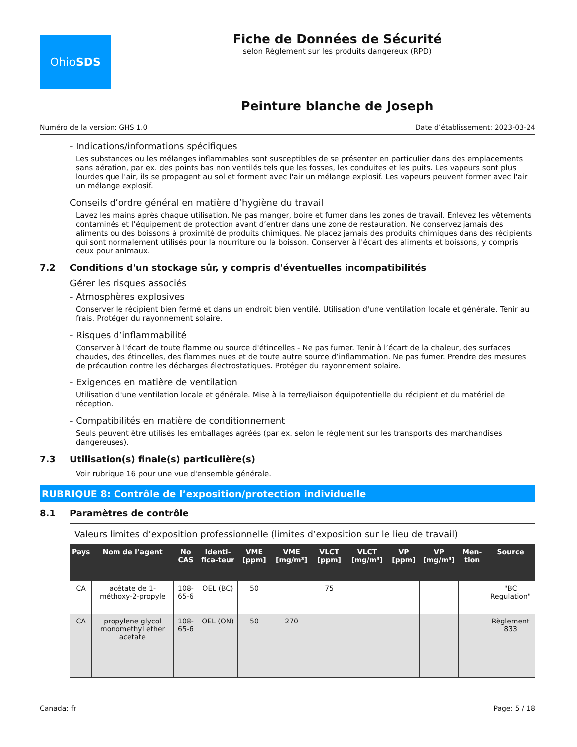Ohio SDS
Fiche de Données de Sécurité
selon Règlement sur les produits dangereux (RPD)
Peinture blanche de Joseph
Numéro de la version: GHS 1.0 Date d’établissement: 2023-03-24
- Indications/informations spécifiques
Les substances ou les mélanges inflammables sont susceptibles de se présenter en particulier dans des emplacements sans aération, par ex. des points bas non ventilés tels que les fosses, les conduites et les puits. Les vapeurs sont plus lourdes que l'air, ils se propagent au sol et forment avec l'air un mélange explosif. Les vapeurs peuvent former avec l'air un mélange explosif.
Conseils d’ordre général en matière d’hygiène du travail
Lavez les mains après chaque utilisation. Ne pas manger, boire et fumer dans les zones de travail. Enlevez les vêtements contaminés et l’équipement de protection avant d’entrer dans une zone de restauration. Ne conservez jamais des aliments ou des boissons à proximité de produits chimiques. Ne placez jamais des produits chimiques dans des récipients qui sont normalement utilisés pour la nourriture ou la boisson. Conserver à l'écart des aliments et boissons, y compris ceux pour animaux.
7.2 Conditions d'un stockage sûr, y compris d'éventuelles incompatibilités
Gérer les risques associés
- Atmosphères explosives
Conserver le récipient bien fermé et dans un endroit bien ventilé. Utilisation d'une ventilation locale et générale. Tenir au frais. Protéger du rayonnement solaire.
- Risques d’inflammabilité
Conserver à l'écart de toute flamme ou source d'étincelles - Ne pas fumer. Tenir à l’écart de la chaleur, des surfaces chaudes, des étincelles, des flammes nues et de toute autre source d’inflammation. Ne pas fumer. Prendre des mesures de précaution contre les décharges électrostatiques. Protéger du rayonnement solaire.
- Exigences en matière de ventilation
Utilisation d'une ventilation locale et générale. Mise à la terre/liaison équipotentielle du récipient et du matériel de réception.
- Compatibilités en matière de conditionnement
Seuls peuvent être utilisés les emballages agréés (par ex. selon le règlement sur les transports des marchandises dangereuses).
7.3 Utilisation(s) finale(s) particulière(s)
Voir rubrique 16 pour une vue d'ensemble générale.
RUBRIQUE 8: Contrôle de l’exposition/protection individuelle
8.1 Paramètres de contrôle
| Valeurs limites d’exposition professionnelle (limites d’exposition sur le lieu de travail) | | | | | | | | | | | |
| Pays | Nom de l’agent | No CAS | Identi-fica-teur | VME [ppm] | VME [mg/m³] | VLCT [ppm] | VLCT [mg/m³] | VP [ppm] | VP [mg/m³] | Men-tion | Source |
| CA | acétate de 1-méthoxy-2-propyle | 108-65-6 | OEL (BC) | 50 | | 75 | | | | | "BC Regulation" |
| CA | propylene glycol monomethyl ether acetate | 108-65-6 | OEL (ON) | 50 | 270 | | | | | | Règlement 833 |
Canada: fr Page: 5 / 18